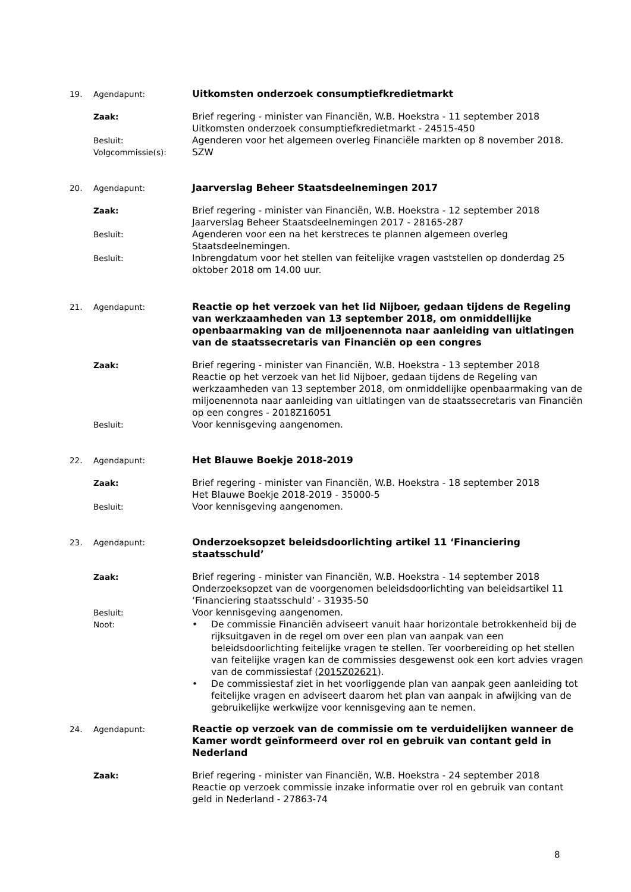19. Agendapunt:
Uitkomsten onderzoek consumptiefkredietmarkt
Zaak: Brief regering - minister van Financiën, W.B. Hoekstra - 11 september 2018
Uitkomsten onderzoek consumptiefkredietmarkt - 24515-450
Besluit: Agenderen voor het algemeen overleg Financiële markten op 8 november 2018.
Volgcommissie(s): SZW
20. Agendapunt:
Jaarverslag Beheer Staatsdeelnemingen 2017
Zaak: Brief regering - minister van Financiën, W.B. Hoekstra - 12 september 2018
Jaarverslag Beheer Staatsdeelnemingen 2017 - 28165-287
Besluit: Agenderen voor een na het kerstreces te plannen algemeen overleg Staatsdeelnemingen.
Besluit: Inbrengdatum voor het stellen van feitelijke vragen vaststellen op donderdag 25 oktober 2018 om 14.00 uur.
21. Agendapunt:
Reactie op het verzoek van het lid Nijboer, gedaan tijdens de Regeling van werkzaamheden van 13 september 2018, om onmiddellijke openbaarmaking van de miljoenennota naar aanleiding van uitlatingen van de staatssecretaris van Financiën op een congres
Zaak: Brief regering - minister van Financiën, W.B. Hoekstra - 13 september 2018
Reactie op het verzoek van het lid Nijboer, gedaan tijdens de Regeling van werkzaamheden van 13 september 2018, om onmiddellijke openbaarmaking van de miljoenennota naar aanleiding van uitlatingen van de staatssecretaris van Financiën op een congres - 2018Z16051
Besluit: Voor kennisgeving aangenomen.
22. Agendapunt:
Het Blauwe Boekje 2018-2019
Zaak: Brief regering - minister van Financiën, W.B. Hoekstra - 18 september 2018
Het Blauwe Boekje 2018-2019 - 35000-5
Besluit: Voor kennisgeving aangenomen.
23. Agendapunt:
Onderzoeksopzet beleidsdoorlichting artikel 11 ‘Financiering staatsschuld’
Zaak: Brief regering - minister van Financiën, W.B. Hoekstra - 14 september 2018
Onderzoeksopzet van de voorgenomen beleidsdoorlichting van beleidsartikel 11 ‘Financiering staatsschuld’ - 31935-50
Besluit: Voor kennisgeving aangenomen.
Noot:
• De commissie Financiën adviseert vanuit haar horizontale betrokkenheid bij de rijksuitgaven in de regel om over een plan van aanpak van een beleidsdoorlichting feitelijke vragen te stellen. Ter voorbereiding op het stellen van feitelijke vragen kan de commissies desgewenst ook een kort advies vragen van de commissiestaf (2015Z02621).
• De commissiestaf ziet in het voorliggende plan van aanpak geen aanleiding tot feitelijke vragen en adviseert daarom het plan van aanpak in afwijking van de gebruikelijke werkwijze voor kennisgeving aan te nemen.
24. Agendapunt:
Reactie op verzoek van de commissie om te verduidelijken wanneer de Kamer wordt geïnformeerd over rol en gebruik van contant geld in Nederland
Zaak: Brief regering - minister van Financiën, W.B. Hoekstra - 24 september 2018
Reactie op verzoek commissie inzake informatie over rol en gebruik van contant geld in Nederland - 27863-74
8